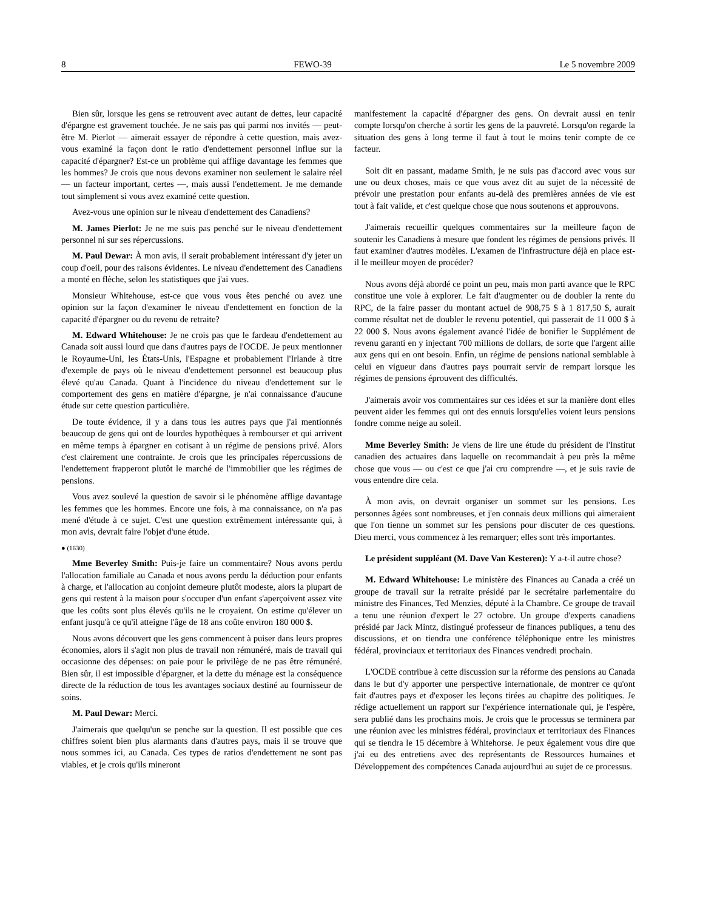8 FEWO-39 Le 5 novembre 2009
Bien sûr, lorsque les gens se retrouvent avec autant de dettes, leur capacité d'épargne est gravement touchée. Je ne sais pas qui parmi nos invités — peut-être M. Pierlot — aimerait essayer de répondre à cette question, mais avez-vous examiné la façon dont le ratio d'endettement personnel influe sur la capacité d'épargner? Est-ce un problème qui afflige davantage les femmes que les hommes? Je crois que nous devons examiner non seulement le salaire réel — un facteur important, certes —, mais aussi l'endettement. Je me demande tout simplement si vous avez examiné cette question.
Avez-vous une opinion sur le niveau d'endettement des Canadiens?
M. James Pierlot: Je ne me suis pas penché sur le niveau d'endettement personnel ni sur ses répercussions.
M. Paul Dewar: À mon avis, il serait probablement intéressant d'y jeter un coup d'oeil, pour des raisons évidentes. Le niveau d'endettement des Canadiens a monté en flèche, selon les statistiques que j'ai vues.
Monsieur Whitehouse, est-ce que vous vous êtes penché ou avez une opinion sur la façon d'examiner le niveau d'endettement en fonction de la capacité d'épargner ou du revenu de retraite?
M. Edward Whitehouse: Je ne crois pas que le fardeau d'endettement au Canada soit aussi lourd que dans d'autres pays de l'OCDE. Je peux mentionner le Royaume-Uni, les États-Unis, l'Espagne et probablement l'Irlande à titre d'exemple de pays où le niveau d'endettement personnel est beaucoup plus élevé qu'au Canada. Quant à l'incidence du niveau d'endettement sur le comportement des gens en matière d'épargne, je n'ai connaissance d'aucune étude sur cette question particulière.
De toute évidence, il y a dans tous les autres pays que j'ai mentionnés beaucoup de gens qui ont de lourdes hypothèques à rembourser et qui arrivent en même temps à épargner en cotisant à un régime de pensions privé. Alors c'est clairement une contrainte. Je crois que les principales répercussions de l'endettement frapperont plutôt le marché de l'immobilier que les régimes de pensions.
Vous avez soulevé la question de savoir si le phénomène afflige davantage les femmes que les hommes. Encore une fois, à ma connaissance, on n'a pas mené d'étude à ce sujet. C'est une question extrêmement intéressante qui, à mon avis, devrait faire l'objet d'une étude.
● (1630)
Mme Beverley Smith: Puis-je faire un commentaire? Nous avons perdu l'allocation familiale au Canada et nous avons perdu la déduction pour enfants à charge, et l'allocation au conjoint demeure plutôt modeste, alors la plupart de gens qui restent à la maison pour s'occuper d'un enfant s'aperçoivent assez vite que les coûts sont plus élevés qu'ils ne le croyaient. On estime qu'élever un enfant jusqu'à ce qu'il atteigne l'âge de 18 ans coûte environ 180 000 $.
Nous avons découvert que les gens commencent à puiser dans leurs propres économies, alors il s'agit non plus de travail non rémunéré, mais de travail qui occasionne des dépenses: on paie pour le privilège de ne pas être rémunéré. Bien sûr, il est impossible d'épargner, et la dette du ménage est la conséquence directe de la réduction de tous les avantages sociaux destiné au fournisseur de soins.
M. Paul Dewar: Merci.
J'aimerais que quelqu'un se penche sur la question. Il est possible que ces chiffres soient bien plus alarmants dans d'autres pays, mais il se trouve que nous sommes ici, au Canada. Ces types de ratios d'endettement ne sont pas viables, et je crois qu'ils mineront
manifestement la capacité d'épargner des gens. On devrait aussi en tenir compte lorsqu'on cherche à sortir les gens de la pauvreté. Lorsqu'on regarde la situation des gens à long terme il faut à tout le moins tenir compte de ce facteur.
Soit dit en passant, madame Smith, je ne suis pas d'accord avec vous sur une ou deux choses, mais ce que vous avez dit au sujet de la nécessité de prévoir une prestation pour enfants au-delà des premières années de vie est tout à fait valide, et c'est quelque chose que nous soutenons et approuvons.
J'aimerais recueillir quelques commentaires sur la meilleure façon de soutenir les Canadiens à mesure que fondent les régimes de pensions privés. Il faut examiner d'autres modèles. L'examen de l'infrastructure déjà en place est-il le meilleur moyen de procéder?
Nous avons déjà abordé ce point un peu, mais mon parti avance que le RPC constitue une voie à explorer. Le fait d'augmenter ou de doubler la rente du RPC, de la faire passer du montant actuel de 908,75 $ à 1 817,50 $, aurait comme résultat net de doubler le revenu potentiel, qui passerait de 11 000 $ à 22 000 $. Nous avons également avancé l'idée de bonifier le Supplément de revenu garanti en y injectant 700 millions de dollars, de sorte que l'argent aille aux gens qui en ont besoin. Enfin, un régime de pensions national semblable à celui en vigueur dans d'autres pays pourrait servir de rempart lorsque les régimes de pensions éprouvent des difficultés.
J'aimerais avoir vos commentaires sur ces idées et sur la manière dont elles peuvent aider les femmes qui ont des ennuis lorsqu'elles voient leurs pensions fondre comme neige au soleil.
Mme Beverley Smith: Je viens de lire une étude du président de l'Institut canadien des actuaires dans laquelle on recommandait à peu près la même chose que vous — ou c'est ce que j'ai cru comprendre —, et je suis ravie de vous entendre dire cela.
À mon avis, on devrait organiser un sommet sur les pensions. Les personnes âgées sont nombreuses, et j'en connais deux millions qui aimeraient que l'on tienne un sommet sur les pensions pour discuter de ces questions. Dieu merci, vous commencez à les remarquer; elles sont très importantes.
Le président suppléant (M. Dave Van Kesteren): Y a-t-il autre chose?
M. Edward Whitehouse: Le ministère des Finances au Canada a créé un groupe de travail sur la retraite présidé par le secrétaire parlementaire du ministre des Finances, Ted Menzies, député à la Chambre. Ce groupe de travail a tenu une réunion d'expert le 27 octobre. Un groupe d'experts canadiens présidé par Jack Mintz, distingué professeur de finances publiques, a tenu des discussions, et on tiendra une conférence téléphonique entre les ministres fédéral, provinciaux et territoriaux des Finances vendredi prochain.
L'OCDE contribue à cette discussion sur la réforme des pensions au Canada dans le but d'y apporter une perspective internationale, de montrer ce qu'ont fait d'autres pays et d'exposer les leçons tirées au chapitre des politiques. Je rédige actuellement un rapport sur l'expérience internationale qui, je l'espère, sera publié dans les prochains mois. Je crois que le processus se terminera par une réunion avec les ministres fédéral, provinciaux et territoriaux des Finances qui se tiendra le 15 décembre à Whitehorse. Je peux également vous dire que j'ai eu des entretiens avec des représentants de Ressources humaines et Développement des compétences Canada aujourd'hui au sujet de ce processus.